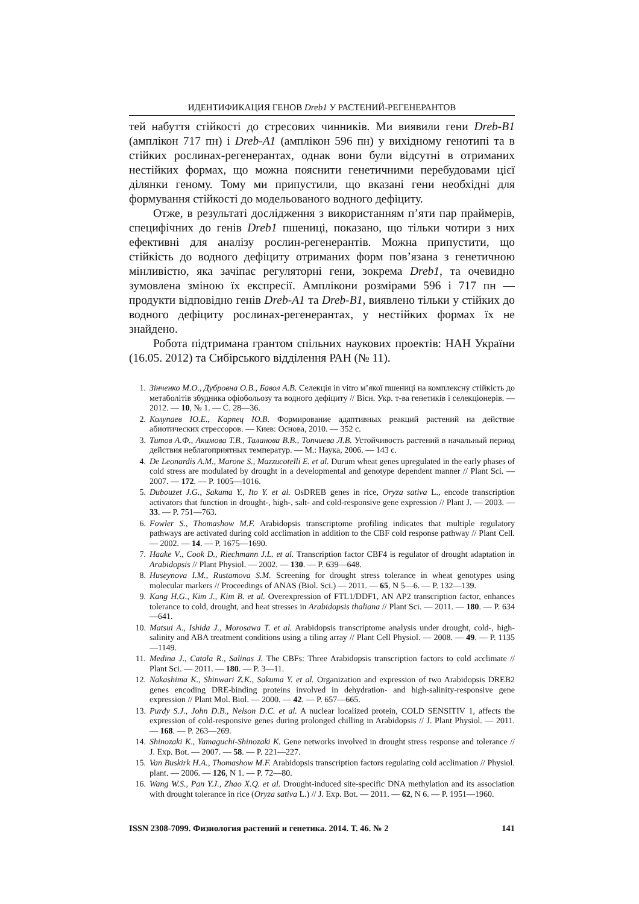ИДЕНТИФИКАЦИЯ ГЕНОВ Dreb1 У РАСТЕНИЙ-РЕГЕНЕРАНТОВ
тей набуття стійкості до стресових чинників. Ми виявили гени Dreb-B1 (амплікон 717 пн) і Dreb-A1 (амплікон 596 пн) у вихідному генотипі та в стійких рослинах-регенерантах, однак вони були відсутні в отриманих нестійких формах, що можна пояснити генетичними перебудовами цієї ділянки геному. Тому ми припустили, що вказані гени необхідні для формування стійкості до модельованого водного дефіциту.
Отже, в результаті дослідження з використанням п’яти пар праймерів, специфічних до генів Dreb1 пшениці, показано, що тільки чотири з них ефективні для аналізу рослин-регенерантів. Можна припустити, що стійкість до водного дефіциту отриманих форм пов’язана з генетичною мінливістю, яка зачіпає регуляторні гени, зокрема Dreb1, та очевидно зумовлена зміною їх експресії. Амплікони розмірами 596 і 717 пн — продукти відповідно генів Dreb-A1 та Dreb-B1, виявлено тільки у стійких до водного дефіциту рослинах-регенерантах, у нестійких формах їх не знайдено.
Робота підтримана грантом спільних наукових проектів: НАН України (16.05. 2012) та Сибірського відділення РАН (№ 11).
1. Зінченко М.О., Дубровна О.В., Бавол А.В. Селекція in vitro м’якої пшениці на комплексну стійкість до метаболітів збудника офіобольозу та водного дефіциту // Вісн. Укр. т-ва генетиків і селекціонерів. — 2012. — 10, № 1. — С. 28—36.
2. Колупаев Ю.Е., Карпец Ю.В. Формирование адаптивных реакций растений на действие абиотических стрессоров. — Киев: Основа, 2010. — 352 с.
3. Титов А.Ф., Акимова Т.В., Таланова В.В., Топчиева Л.В. Устойчивость растений в начальный период действия неблагоприятных температур. — М.: Наука, 2006. — 143 с.
4. De Leonardis A.M., Marone S., Mazzucotelli E. et al. Durum wheat genes upregulated in the early phases of cold stress are modulated by drought in a developmental and genotype dependent manner // Plant Sci. — 2007. — 172. — P. 1005—1016.
5. Dubouzet J.G., Sakuma Y., Ito Y. et al. OsDREB genes in rice, Oryza sativa L., encode transcription activators that function in drought-, high-, salt- and cold-responsive gene expression // Plant J. — 2003. — 33. — P. 751—763.
6. Fowler S., Thomashow M.F. Arabidopsis transcriptome profiling indicates that multiple regulatory pathways are activated during cold acclimation in addition to the CBF cold response pathway // Plant Cell. — 2002. — 14. — P. 1675—1690.
7. Haake V., Cook D., Riechmann J.L. et al. Transcription factor CBF4 is regulator of drought adaptation in Arabidopsis // Plant Physiol. — 2002. — 130. — P. 639—648.
8. Huseynova I.M., Rustamova S.M. Screening for drought stress tolerance in wheat genotypes using molecular markers // Proceedings of ANAS (Biol. Sci.) — 2011. — 65, N 5—6. — P. 132—139.
9. Kang H.G., Kim J., Kim B. et al. Overexpression of FTL1/DDF1, AN AP2 transcription factor, enhances tolerance to cold, drought, and heat stresses in Arabidopsis thaliana // Plant Sci. — 2011. — 180. — P. 634—641.
10. Matsui A., Ishida J., Morosawa T. et al. Arabidopsis transcriptome analysis under drought, cold-, high-salinity and ABA treatment conditions using a tiling array // Plant Cell Physiol. — 2008. — 49. — P. 1135—1149.
11. Medina J., Catala R., Salinas J. The CBFs: Three Arabidopsis transcription factors to cold acclimate // Plant Sci. — 2011. — 180. — P. 3—11.
12. Nakashima K., Shinwari Z.K., Sakuma Y. et al. Organization and expression of two Arabidopsis DREB2 genes encoding DRE-binding proteins involved in dehydration- and high-salinity-responsive gene expression // Plant Mol. Biol. — 2000. — 42. — P. 657—665.
13. Purdy S.J., John D.B., Nelson D.C. et al. A nuclear localized protein, COLD SENSITIV 1, affects the expression of cold-responsive genes during prolonged chilling in Arabidopsis // J. Plant Physiol. — 2011. — 168. — P. 263—269.
14. Shinozaki K., Yamaguchi-Shinozaki K. Gene networks involved in drought stress response and tolerance // J. Exp. Bot. — 2007. — 58. — P. 221—227.
15. Van Buskirk H.A., Thomashow M.F. Arabidopsis transcription factors regulating cold acclimation // Physiol. plant. — 2006. — 126, N 1. — P. 72—80.
16. Wang W.S., Pan Y.J., Zhao X.Q. et al. Drought-induced site-specific DNA methylation and its association with drought tolerance in rice (Oryza sativa L.) // J. Exp. Bot. — 2011. — 62, N 6. — P. 1951—1960.
ISSN 2308-7099. Физиология растений и генетика. 2014. Т. 46. № 2 141